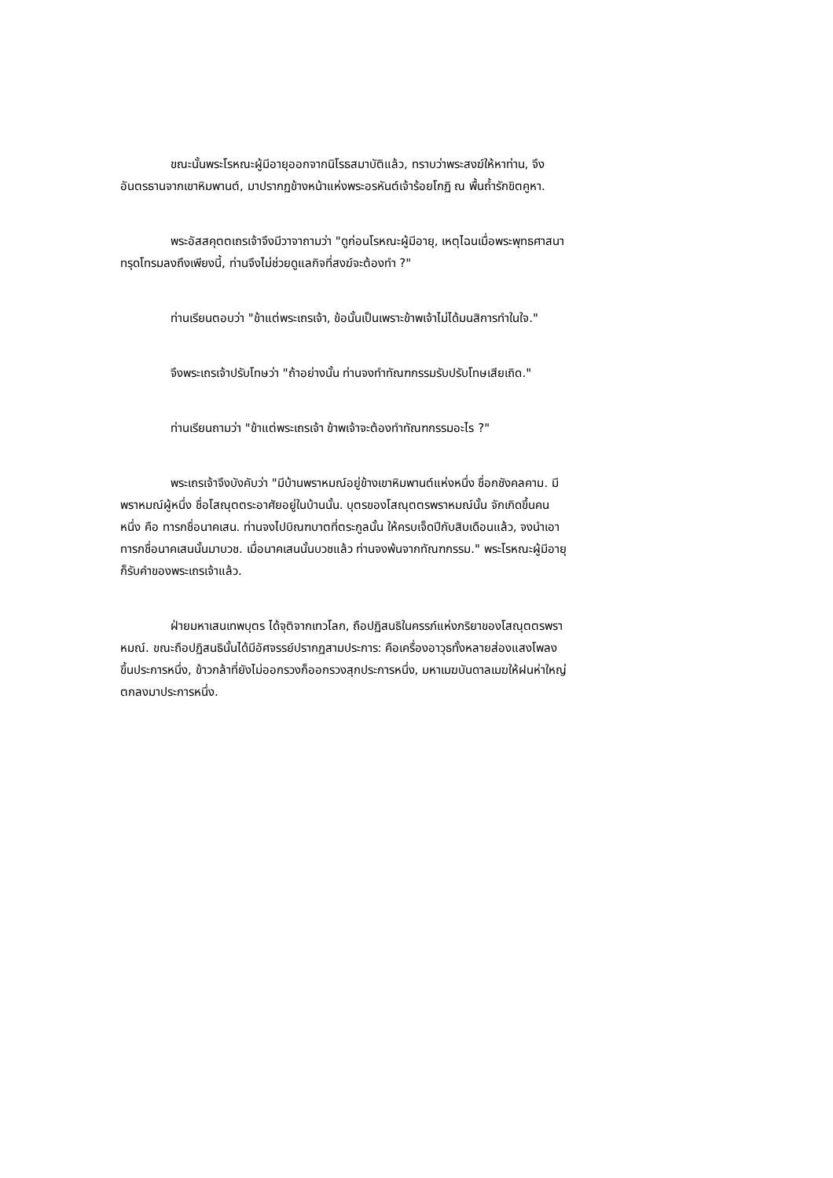ขณะนั้นพระโรหณะผู้มีอายุออกจากนิโรธสมาบัติแล้ว, ทราบว่าพระสงฆ์ให้หาท่าน, จึงอันตรธานจากเขาหิมพานต์, มาปรากฏข้างหน้าแห่งพระอรหันต์เจ้าร้อยโกฏิ ณ พื้นถ้ำรักขิตคูหา.
พระอัสสคุตตเถรเจ้าจึงมีวาจาถามว่า "ดูก่อนโรหณะผู้มีอายุ, เหตุไฉนเมื่อพระพุทธศาสนาทรุดโทรมลงถึงเพียงนี้, ท่านจึงไม่ช่วยดูแลกิจที่สงฆ์จะต้องทำ ?"
ท่านเรียนตอบว่า "ข้าแต่พระเถรเจ้า, ข้อนั้นเป็นเพราะข้าพเจ้าไม่ได้มนสิการทำในใจ."
จึงพระเถรเจ้าปรับโทษว่า "ถ้าอย่างนั้น ท่านจงทำทัณฑกรรมรับปรับโทษเสียเถิด."
ท่านเรียนถามว่า "ข้าแต่พระเถรเจ้า ข้าพเจ้าจะต้องทำทัณฑกรรมอะไร ?"
พระเถรเจ้าจึงบังคับว่า "มีบ้านพราหมณ์อยู่ข้างเขาหิมพานต์แห่งหนึ่ง ชื่อกชังคลคาม. มีพราหมณ์ผู้หนึ่ง ชื่อโสณุตตระอาศัยอยู่ในบ้านนั้น. บุตรของโสณุตตรพราหมณ์นั้น จักเกิดขึ้นคนหนึ่ง คือ ทารกชื่อนาคเสน. ท่านจงไปบิณฑบาตที่ตระกูลนั้น ให้ครบเจ็ดปีกับสิบเดือนแล้ว, จงนำเอาทารกชื่อนาคเสนนั้นมาบวช. เมื่อนาคเสนนั้นบวชแล้ว ท่านจงพ้นจากทัณฑกรรม." พระโรหณะผู้มีอายุก็รับคำของพระเถรเจ้าแล้ว.
ฝ่ายมหาเสนเทพบุตร ได้จุติจากเทวโลก, ถือปฏิสนธิในครรภ์แห่งภริยาของโสณุตตรพราหมณ์. ขณะถือปฏิสนธินั้นได้มีอัศจรรย์ปรากฏสามประการ: คือเครื่องอาวุธทั้งหลายส่องแสงโพลงขึ้นประการหนึ่ง, ข้าวกล้าที่ยังไม่ออกรวงก็ออกรวงสุกประการหนึ่ง, มหาเมฆบันดาลเมฆให้ฝนห่าใหญ่ตกลงมาประการหนึ่ง.